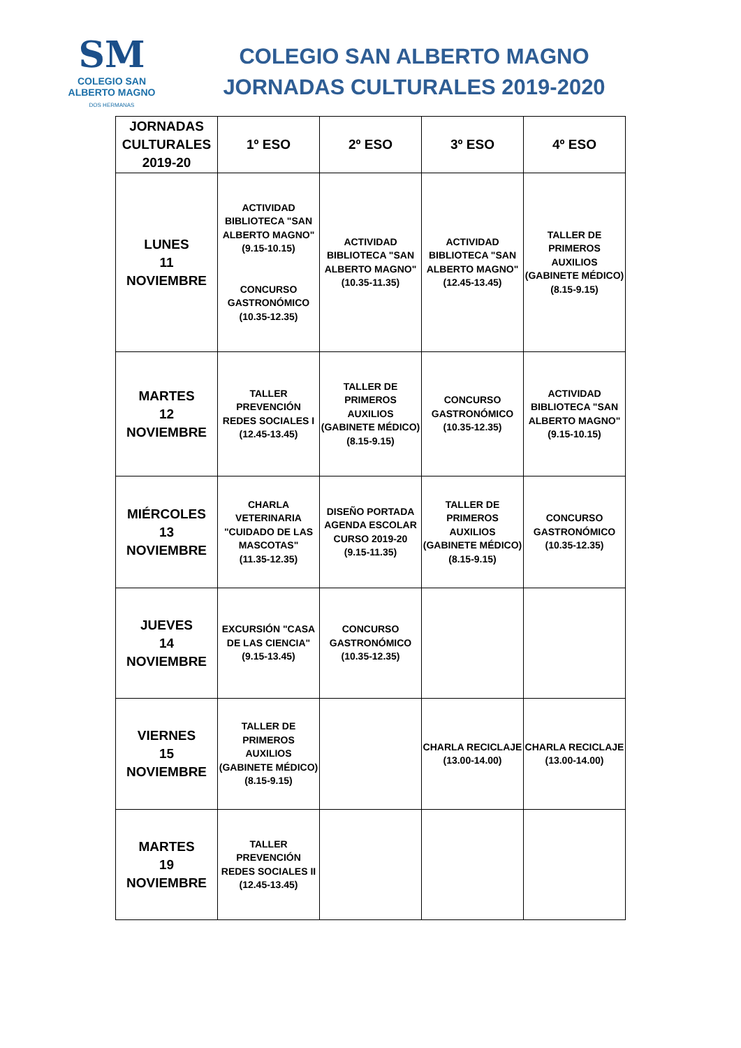SM
COLEGIO SAN
ALBERTO MAGNO
DOS HERMANAS
COLEGIO SAN ALBERTO MAGNO
JORNADAS CULTURALES 2019-2020
| JORNADAS CULTURALES 2019-20 | 1º ESO | 2º ESO | 3º ESO | 4º ESO |
| --- | --- | --- | --- | --- |
| LUNES 11 NOVIEMBRE | ACTIVIDAD BIBLIOTECA "SAN ALBERTO MAGNO" (9.15-10.15) CONCURSO GASTRONÓMICO (10.35-12.35) | ACTIVIDAD BIBLIOTECA "SAN ALBERTO MAGNO" (10.35-11.35) | ACTIVIDAD BIBLIOTECA "SAN ALBERTO MAGNO" (12.45-13.45) | TALLER DE PRIMEROS AUXILIOS (GABINETE MÉDICO) (8.15-9.15) |
| MARTES 12 NOVIEMBRE | TALLER PREVENCIÓN REDES SOCIALES I (12.45-13.45) | TALLER DE PRIMEROS AUXILIOS (GABINETE MÉDICO) (8.15-9.15) | CONCURSO GASTRONÓMICO (10.35-12.35) | ACTIVIDAD BIBLIOTECA "SAN ALBERTO MAGNO" (9.15-10.15) |
| MIÉRCOLES 13 NOVIEMBRE | CHARLA VETERINARIA "CUIDADO DE LAS MASCOTAS" (11.35-12.35) | DISEÑO PORTADA AGENDA ESCOLAR CURSO 2019-20 (9.15-11.35) | TALLER DE PRIMEROS AUXILIOS (GABINETE MÉDICO) (8.15-9.15) | CONCURSO GASTRONÓMICO (10.35-12.35) |
| JUEVES 14 NOVIEMBRE | EXCURSIÓN "CASA DE LAS CIENCIA" (9.15-13.45) | CONCURSO GASTRONÓMICO (10.35-12.35) | | |
| VIERNES 15 NOVIEMBRE | TALLER DE PRIMEROS AUXILIOS (GABINETE MÉDICO) (8.15-9.15) | | CHARLA RECICLAJE (13.00-14.00) | CHARLA RECICLAJE (13.00-14.00) |
| MARTES 19 NOVIEMBRE | TALLER PREVENCIÓN REDES SOCIALES II (12.45-13.45) | | | |